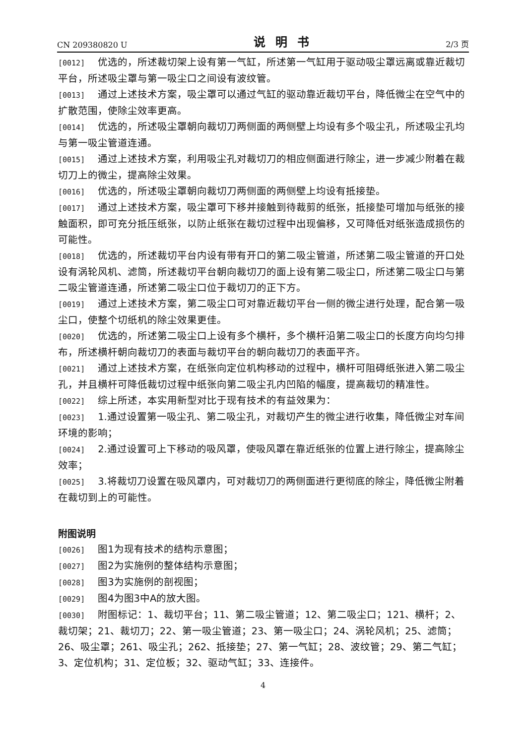CN 209380820 U 说明书 2/3 页
[0012] 优选的，所述裁切架上设有第一气缸，所述第一气缸用于驱动吸尘罩远离或靠近裁切平台，所述吸尘罩与第一吸尘口之间设有波纹管。
[0013] 通过上述技术方案，吸尘罩可以通过气缸的驱动靠近裁切平台，降低微尘在空气中的扩散范围，使除尘效率更高。
[0014] 优选的，所述吸尘罩朝向裁切刀两侧面的两侧壁上均设有多个吸尘孔，所述吸尘孔均与第一吸尘管道连通。
[0015] 通过上述技术方案，利用吸尘孔对裁切刀的相应侧面进行除尘，进一步减少附着在裁切刀上的微尘，提高除尘效果。
[0016] 优选的，所述吸尘罩朝向裁切刀两侧面的两侧壁上均设有抵接垫。
[0017] 通过上述技术方案，吸尘罩可下移并接触到待裁剪的纸张，抵接垫可增加与纸张的接触面积，即可充分抵压纸张，以防止纸张在裁切过程中出现偏移，又可降低对纸张造成损伤的可能性。
[0018] 优选的，所述裁切平台内设有带有开口的第二吸尘管道，所述第二吸尘管道的开口处设有涡轮风机、滤筒，所述裁切平台朝向裁切刀的面上设有第二吸尘口，所述第二吸尘口与第二吸尘管道连通，所述第二吸尘口位于裁切刀的正下方。
[0019] 通过上述技术方案，第二吸尘口可对靠近裁切平台一侧的微尘进行处理，配合第一吸尘口，使整个切纸机的除尘效果更佳。
[0020] 优选的，所述第二吸尘口上设有多个横杆，多个横杆沿第二吸尘口的长度方向均匀排布，所述横杆朝向裁切刀的表面与裁切平台的朝向裁切刀的表面平齐。
[0021] 通过上述技术方案，在纸张向定位机构移动的过程中，横杆可阻碍纸张进入第二吸尘孔，并且横杆可降低裁切过程中纸张向第二吸尘孔内凹陷的幅度，提高裁切的精准性。
[0022] 综上所述，本实用新型对比于现有技术的有益效果为：
[0023] 1.通过设置第一吸尘孔、第二吸尘孔，对裁切产生的微尘进行收集，降低微尘对车间环境的影响；
[0024] 2.通过设置可上下移动的吸风罩，使吸风罩在靠近纸张的位置上进行除尘，提高除尘效率；
[0025] 3.将裁切刀设置在吸风罩内，可对裁切刀的两侧面进行更彻底的除尘，降低微尘附着在裁切到上的可能性。
附图说明
[0026] 图1为现有技术的结构示意图；
[0027] 图2为实施例的整体结构示意图；
[0028] 图3为实施例的剖视图；
[0029] 图4为图3中A的放大图。
[0030] 附图标记：1、裁切平台；11、第二吸尘管道；12、第二吸尘口；121、横杆；2、裁切架；21、裁切刀；22、第一吸尘管道；23、第一吸尘口；24、涡轮风机；25、滤筒；26、吸尘罩；261、吸尘孔；262、抵接垫；27、第一气缸；28、波纹管；29、第二气缸；3、定位机构；31、定位板；32、驱动气缸；33、连接件。
4